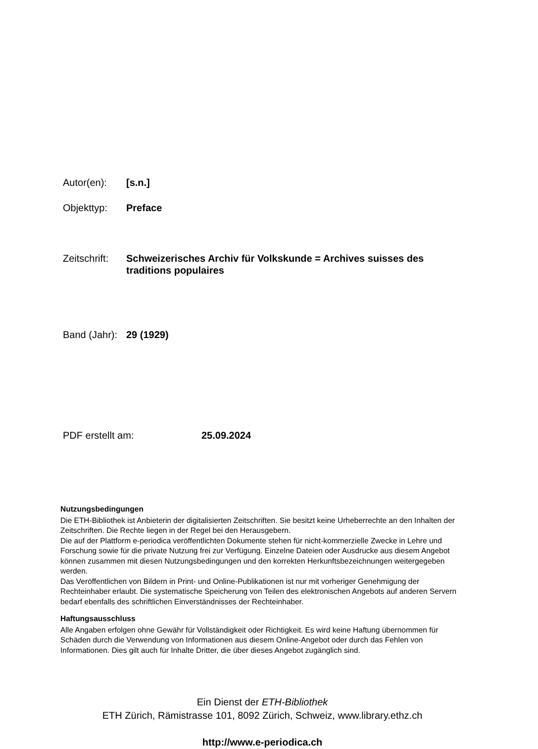Autor(en): [s.n.]
Objekttyp: Preface
Zeitschrift:
Schweizerisches Archiv für Volkskunde = Archives suisses des traditions populaires
Band (Jahr):
29 (1929)
PDF erstellt am: 25.09.2024
Nutzungsbedingungen
Die ETH-Bibliothek ist Anbieterin der digitalisierten Zeitschriften. Sie besitzt keine Urheberrechte an den Inhalten der Zeitschriften. Die Rechte liegen in der Regel bei den Herausgebern.
Die auf der Plattform e-periodica veröffentlichten Dokumente stehen für nicht-kommerzielle Zwecke in Lehre und Forschung sowie für die private Nutzung frei zur Verfügung. Einzelne Dateien oder Ausdrucke aus diesem Angebot können zusammen mit diesen Nutzungsbedingungen und den korrekten Herkunftsbezeichnungen weitergegeben werden.
Das Veröffentlichen von Bildern in Print- und Online-Publikationen ist nur mit vorheriger Genehmigung der Rechteinhaber erlaubt. Die systematische Speicherung von Teilen des elektronischen Angebots auf anderen Servern bedarf ebenfalls des schriftlichen Einverständnisses der Rechteinhaber.
Haftungsausschluss
Alle Angaben erfolgen ohne Gewähr für Vollständigkeit oder Richtigkeit. Es wird keine Haftung übernommen für Schäden durch die Verwendung von Informationen aus diesem Online-Angebot oder durch das Fehlen von Informationen. Dies gilt auch für Inhalte Dritter, die über dieses Angebot zugänglich sind.
Ein Dienst der ETH-Bibliothek
ETH Zürich, Rämistrasse 101, 8092 Zürich, Schweiz, www.library.ethz.ch
http://www.e-periodica.ch